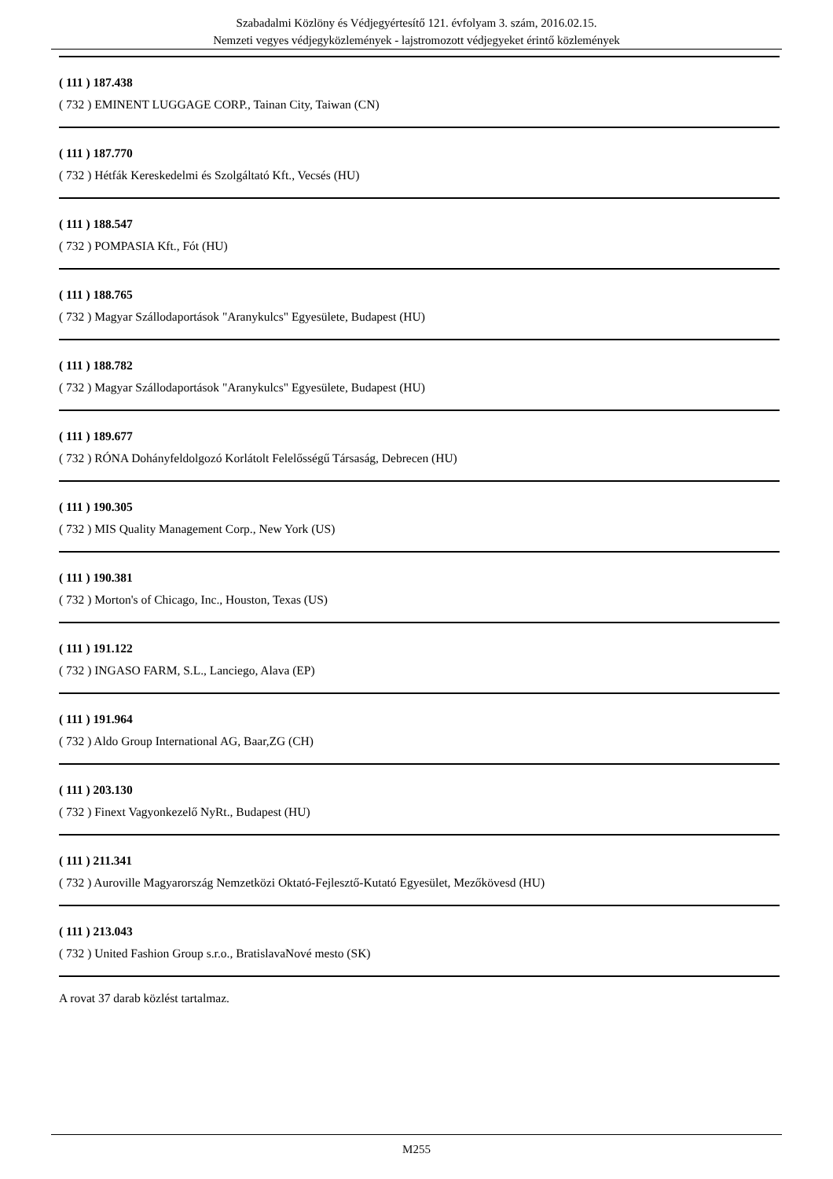Szabadalmi Közlöny és Védjegyértesítő 121. évfolyam 3. szám, 2016.02.15.
Nemzeti vegyes védjegyközlemények - lajstromozott védjegyeket érintő közlemények
( 111 ) 187.438
( 732 ) EMINENT LUGGAGE CORP., Tainan City, Taiwan (CN)
( 111 ) 187.770
( 732 ) Hétfák Kereskedelmi és Szolgáltató Kft., Vecsés (HU)
( 111 ) 188.547
( 732 ) POMPASIA Kft., Fót (HU)
( 111 ) 188.765
( 732 ) Magyar Szállodaportások "Aranykulcs" Egyesülete, Budapest (HU)
( 111 ) 188.782
( 732 ) Magyar Szállodaportások "Aranykulcs" Egyesülete, Budapest (HU)
( 111 ) 189.677
( 732 ) RÓNA Dohányfeldolgozó Korlátolt Felelősségű Társaság, Debrecen (HU)
( 111 ) 190.305
( 732 ) MIS Quality Management Corp., New York (US)
( 111 ) 190.381
( 732 ) Morton's of Chicago, Inc., Houston, Texas (US)
( 111 ) 191.122
( 732 ) INGASO FARM, S.L., Lanciego, Alava (EP)
( 111 ) 191.964
( 732 ) Aldo Group International AG, Baar,ZG (CH)
( 111 ) 203.130
( 732 ) Finext Vagyonkezelő NyRt., Budapest (HU)
( 111 ) 211.341
( 732 ) Auroville Magyarország Nemzetközi Oktató-Fejlesztő-Kutató Egyesület, Mezőkövesd (HU)
( 111 ) 213.043
( 732 ) United Fashion Group s.r.o., BratislavaNové mesto (SK)
A rovat 37 darab közlést tartalmaz.
M255